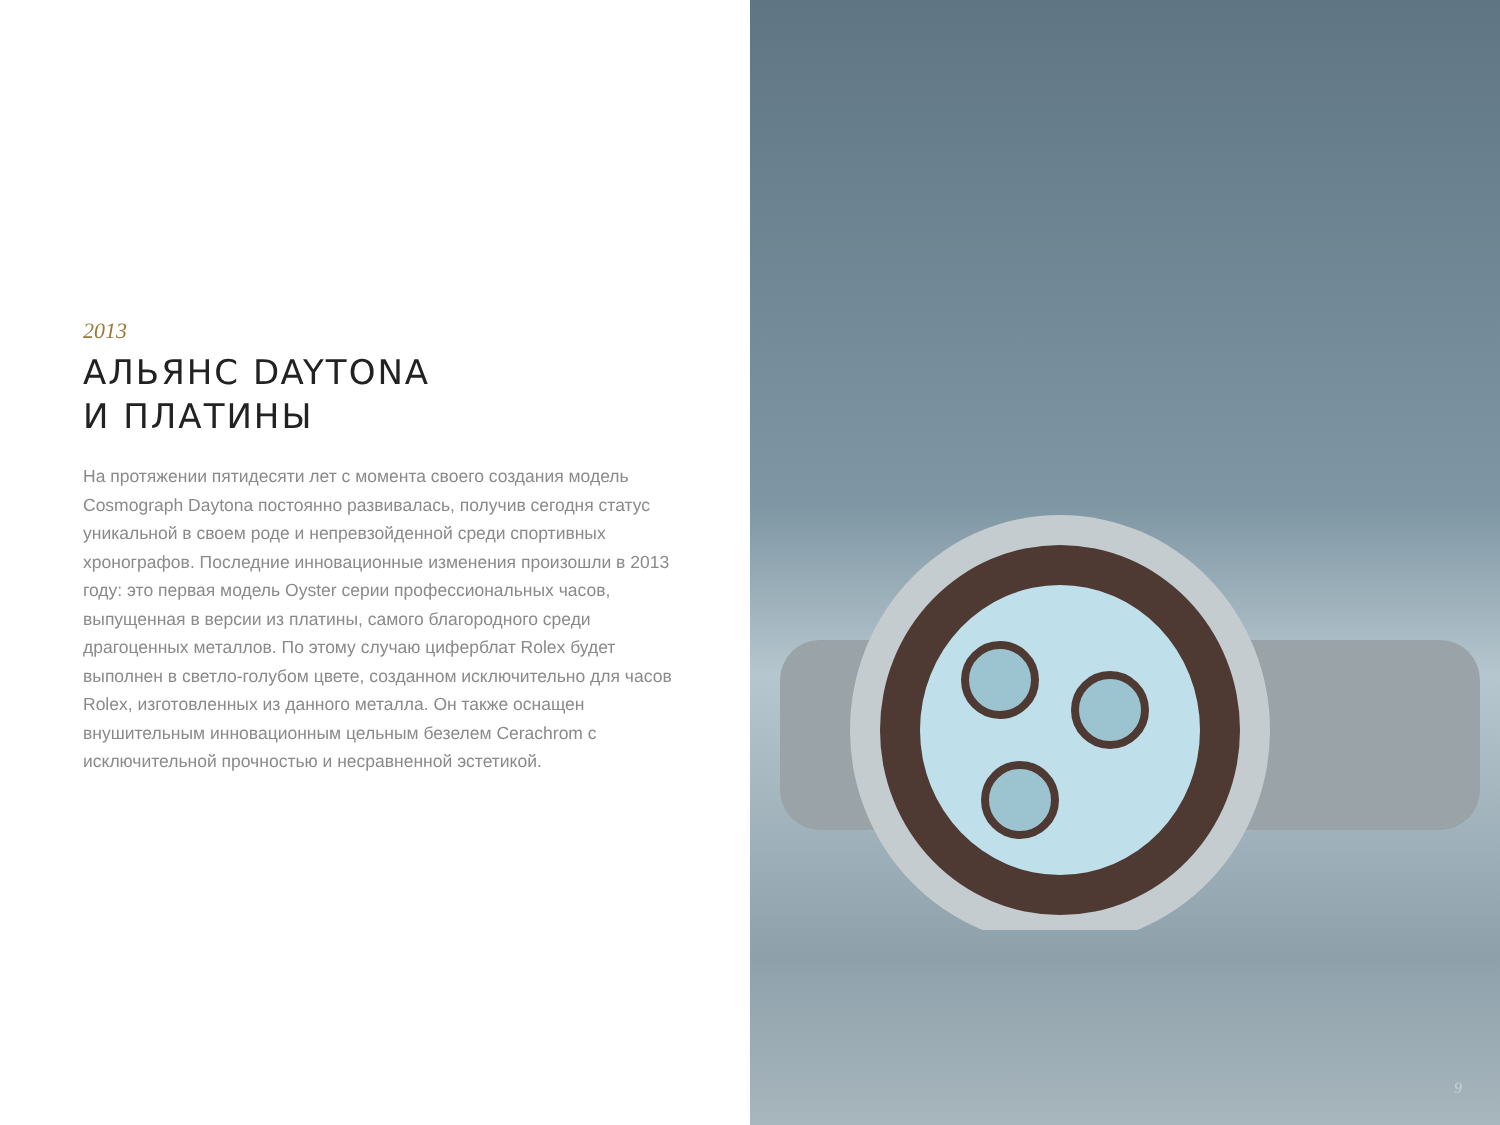2013
АЛЬЯНС DAYTONA
И ПЛАТИНЫ
На протяжении пятидесяти лет с момента своего создания модель Cosmograph Daytona постоянно развивалась, получив сегодня статус уникальной в своем роде и непревзойденной среди спортивных хронографов. Последние инновационные изменения произошли в 2013 году: это первая модель Oyster серии профессиональных часов, выпущенная в версии из платины, самого благородного среди драгоценных металлов. По этому случаю циферблат Rolex будет выполнен в светло-голубом цвете, созданном исключительно для часов Rolex, изготовленных из данного металла. Он также оснащен внушительным инновационным цельным безелем Cerachrom с исключительной прочностью и несравненной эстетикой.
9